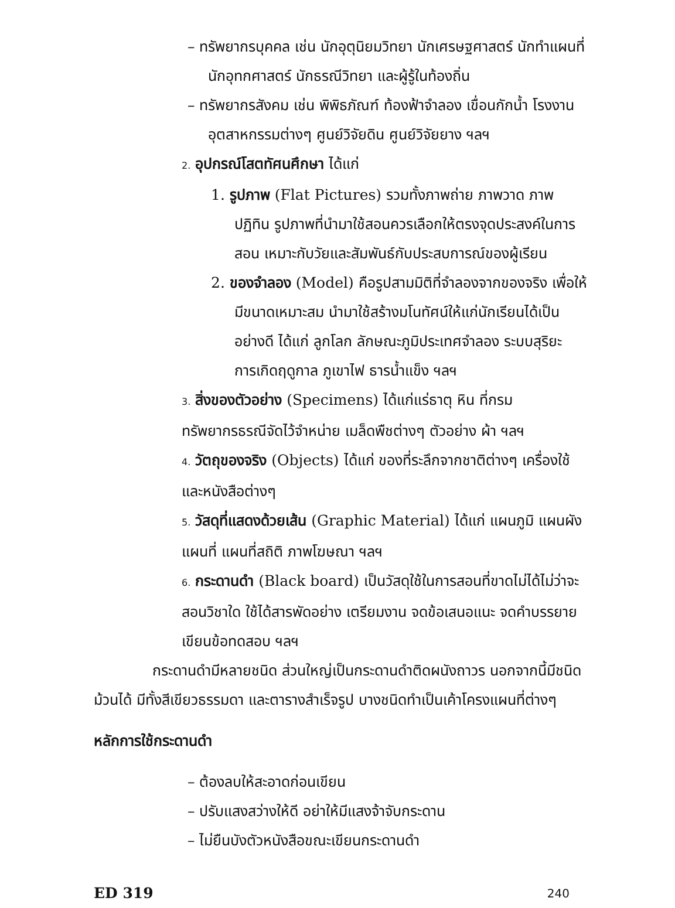– ทรัพยากรบุคคล เช่น นักอุตุนิยมวิทยา นักเศรษฐศาสตร์ นักทำแผนที่ นักอุทกศาสตร์ นักธรณีวิทยา และผู้รู้ในท้องถิ่น
– ทรัพยากรสังคม เช่น พิพิธภัณฑ์ ท้องฟ้าจำลอง เขื่อนกักน้ำ โรงงานอุตสาหกรรมต่างๆ ศูนย์วิจัยดิน ศูนย์วิจัยยาง ฯลฯ
2. อุปกรณ์โสตทัศนศึกษา ได้แก่
1. รูปภาพ (Flat Pictures) รวมทั้งภาพถ่าย ภาพวาด ภาพปฏิทิน รูปภาพที่นำมาใช้สอนควรเลือกให้ตรงจุดประสงค์ในการสอน เหมาะกับวัยและสัมพันธ์กับประสบการณ์ของผู้เรียน
2. ของจำลอง (Model) คือรูปสามมิติที่จำลองจากของจริง เพื่อให้มีขนาดเหมาะสม นำมาใช้สร้างมโนทัศน์ให้แก่นักเรียนได้เป็นอย่างดี ได้แก่ ลูกโลก ลักษณะภูมิประเทศจำลอง ระบบสุริยะ การเกิดฤดูกาล ภูเขาไฟ ธารน้ำแข็ง ฯลฯ
3. สิ่งของตัวอย่าง (Specimens) ได้แก่แร่ธาตุ หิน ที่กรมทรัพยากรธรณีจัดไว้จำหน่าย เมล็ดพืชต่างๆ ตัวอย่าง ผ้า ฯลฯ
4. วัตถุของจริง (Objects) ได้แก่ ของที่ระลึกจากชาติต่างๆ เครื่องใช้และหนังสือต่างๆ
5. วัสดุที่แสดงด้วยเส้น (Graphic Material) ได้แก่ แผนภูมิ แผนผัง แผนที่ แผนที่สถิติ ภาพโฆษณา ฯลฯ
6. กระดานดำ (Black board) เป็นวัสดุใช้ในการสอนที่ขาดไม่ได้ไม่ว่าจะสอนวิชาใด ใช้ได้สารพัดอย่าง เตรียมงาน จดข้อเสนอแนะ จดคำบรรยาย เขียนข้อทดสอบ ฯลฯ
กระดานดำมีหลายชนิด ส่วนใหญ่เป็นกระดานดำติดผนังถาวร นอกจากนี้มีชนิดม้วนได้ มีทั้งสีเขียวธรรมดา และตารางสำเร็จรูป บางชนิดทำเป็นเค้าโครงแผนที่ต่างๆ
หลักการใช้กระดานดำ
– ต้องลบให้สะอาดก่อนเขียน
– ปรับแสงสว่างให้ดี อย่าให้มีแสงจ้าจับกระดาน
– ไม่ยืนบังตัวหนังสือขณะเขียนกระดานดำ
ED 319 240